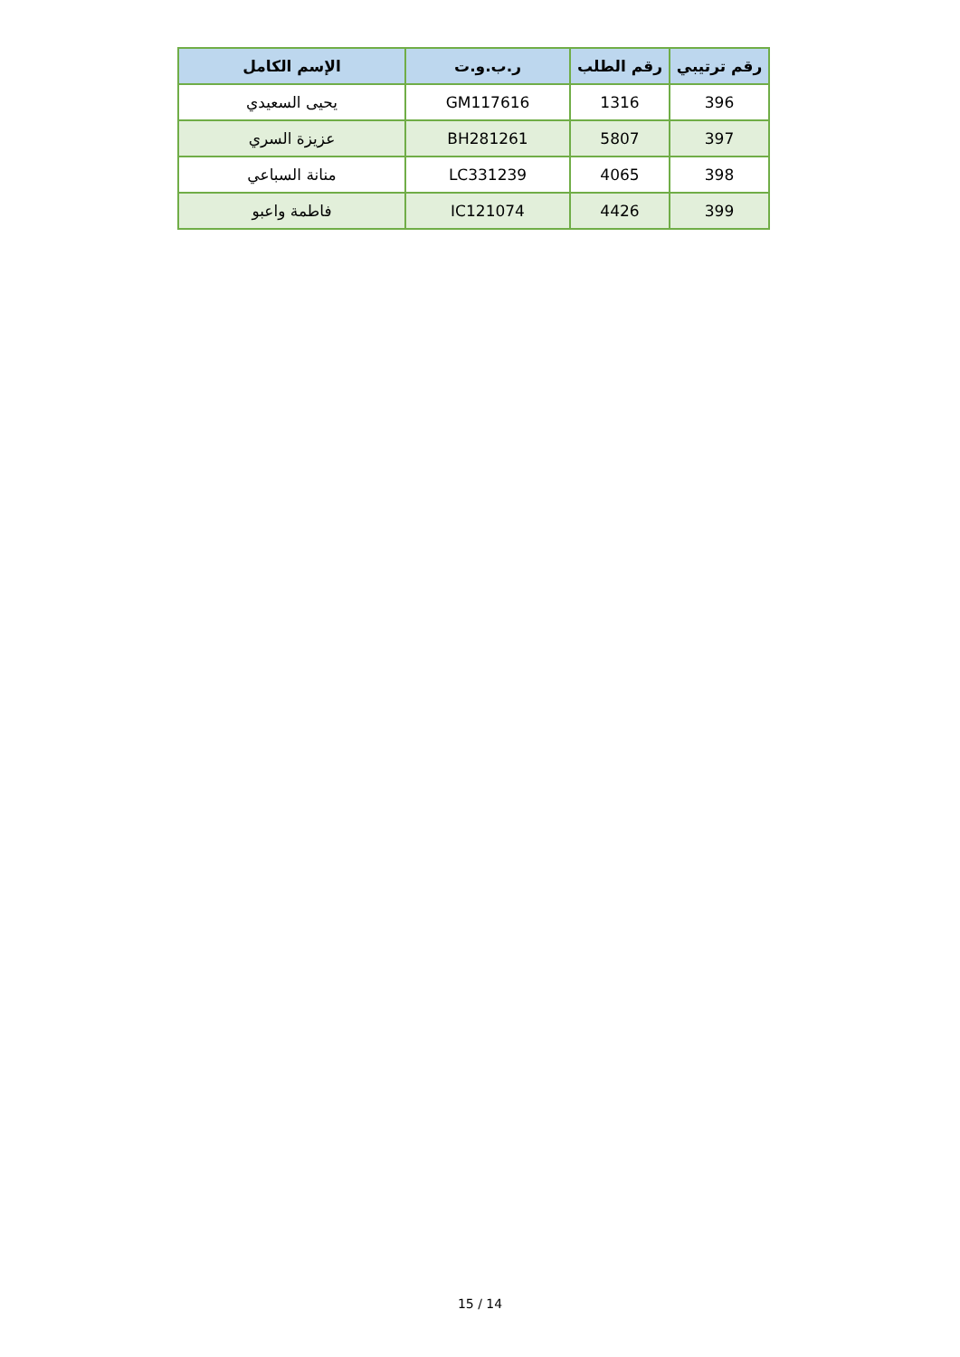| رقم ترتيبي | رقم الطلب | ر.ب.و.ت | الإسم الكامل |
| --- | --- | --- | --- |
| 396 | 1316 | GM117616 | يحيى السعيدي |
| 397 | 5807 | BH281261 | عزيزة السري |
| 398 | 4065 | LC331239 | منانة السباعي |
| 399 | 4426 | IC121074 | فاطمة واعبو |
15 / 14